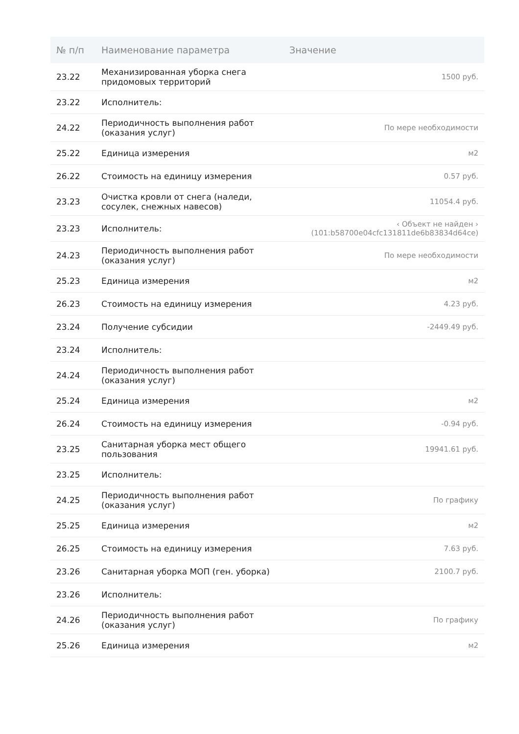| № п/п | Наименование параметра | Значение |
| --- | --- | --- |
| 23.22 | Механизированная уборка снега придомовых территорий | 1500 руб. |
| 23.22 | Исполнитель: | |
| 24.22 | Периодичность выполнения работ (оказания услуг) | По мере необходимости |
| 25.22 | Единица измерения | м2 |
| 26.22 | Стоимость на единицу измерения | 0.57 руб. |
| 23.23 | Очистка кровли от снега (наледи, сосулек, снежных навесов) | 11054.4 руб. |
| 23.23 | Исполнитель: | ‹ Объект не найден › (101:b58700e04cfc131811de6b83834d64ce) |
| 24.23 | Периодичность выполнения работ (оказания услуг) | По мере необходимости |
| 25.23 | Единица измерения | м2 |
| 26.23 | Стоимость на единицу измерения | 4.23 руб. |
| 23.24 | Получение субсидии | -2449.49 руб. |
| 23.24 | Исполнитель: | |
| 24.24 | Периодичность выполнения работ (оказания услуг) | |
| 25.24 | Единица измерения | м2 |
| 26.24 | Стоимость на единицу измерения | -0.94 руб. |
| 23.25 | Санитарная уборка мест общего пользования | 19941.61 руб. |
| 23.25 | Исполнитель: | |
| 24.25 | Периодичность выполнения работ (оказания услуг) | По графику |
| 25.25 | Единица измерения | м2 |
| 26.25 | Стоимость на единицу измерения | 7.63 руб. |
| 23.26 | Санитарная уборка МОП (ген. уборка) | 2100.7 руб. |
| 23.26 | Исполнитель: | |
| 24.26 | Периодичность выполнения работ (оказания услуг) | По графику |
| 25.26 | Единица измерения | м2 |